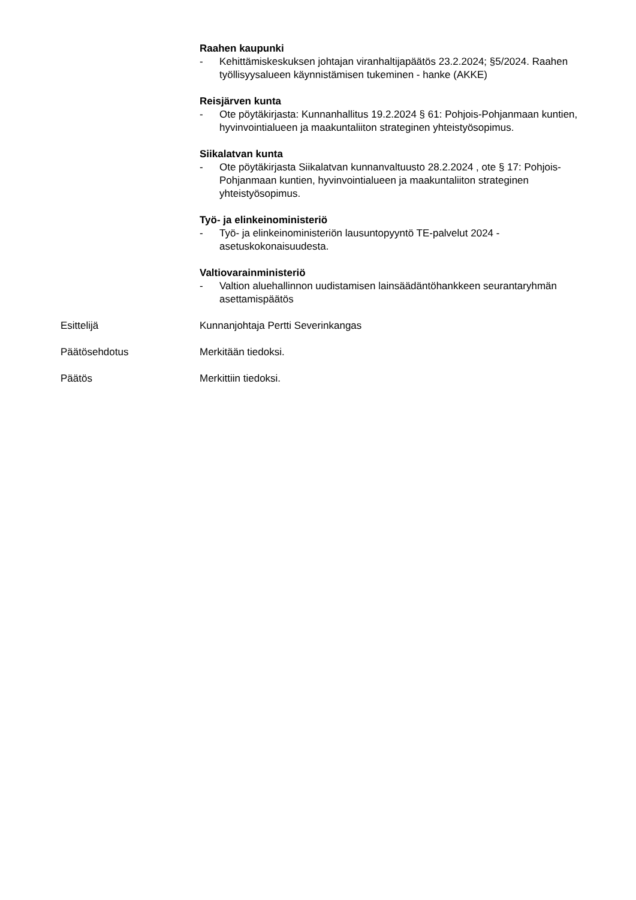Raahen kaupunki
- Kehittämiskeskuksen johtajan viranhaltijapäätös 23.2.2024; §5/2024. Raahen työllisyysalueen käynnistämisen tukeminen - hanke (AKKE)
Reisjärven kunta
- Ote pöytäkirjasta: Kunnanhallitus 19.2.2024 § 61: Pohjois-Pohjanmaan kuntien, hyvinvointialueen ja maakuntaliiton strateginen yhteistyösopimus.
Siikalatvan kunta
- Ote pöytäkirjasta Siikalatvan kunnanvaltuusto 28.2.2024 , ote § 17: Pohjois-Pohjanmaan kuntien, hyvinvointialueen ja maakuntaliiton strateginen yhteistyösopimus.
Työ- ja elinkeinoministeriö
- Työ- ja elinkeinoministeriön lausuntopyyntö TE-palvelut 2024 -asetuskokonaisuudesta.
Valtiovarainministeriö
- Valtion aluehallinnon uudistamisen lainsäädäntöhankkeen seurantaryhmän asettamispäätös
Esittelijä Kunnanjohtaja Pertti Severinkangas
Päätösehdotus Merkitään tiedoksi.
Päätös Merkittiin tiedoksi.